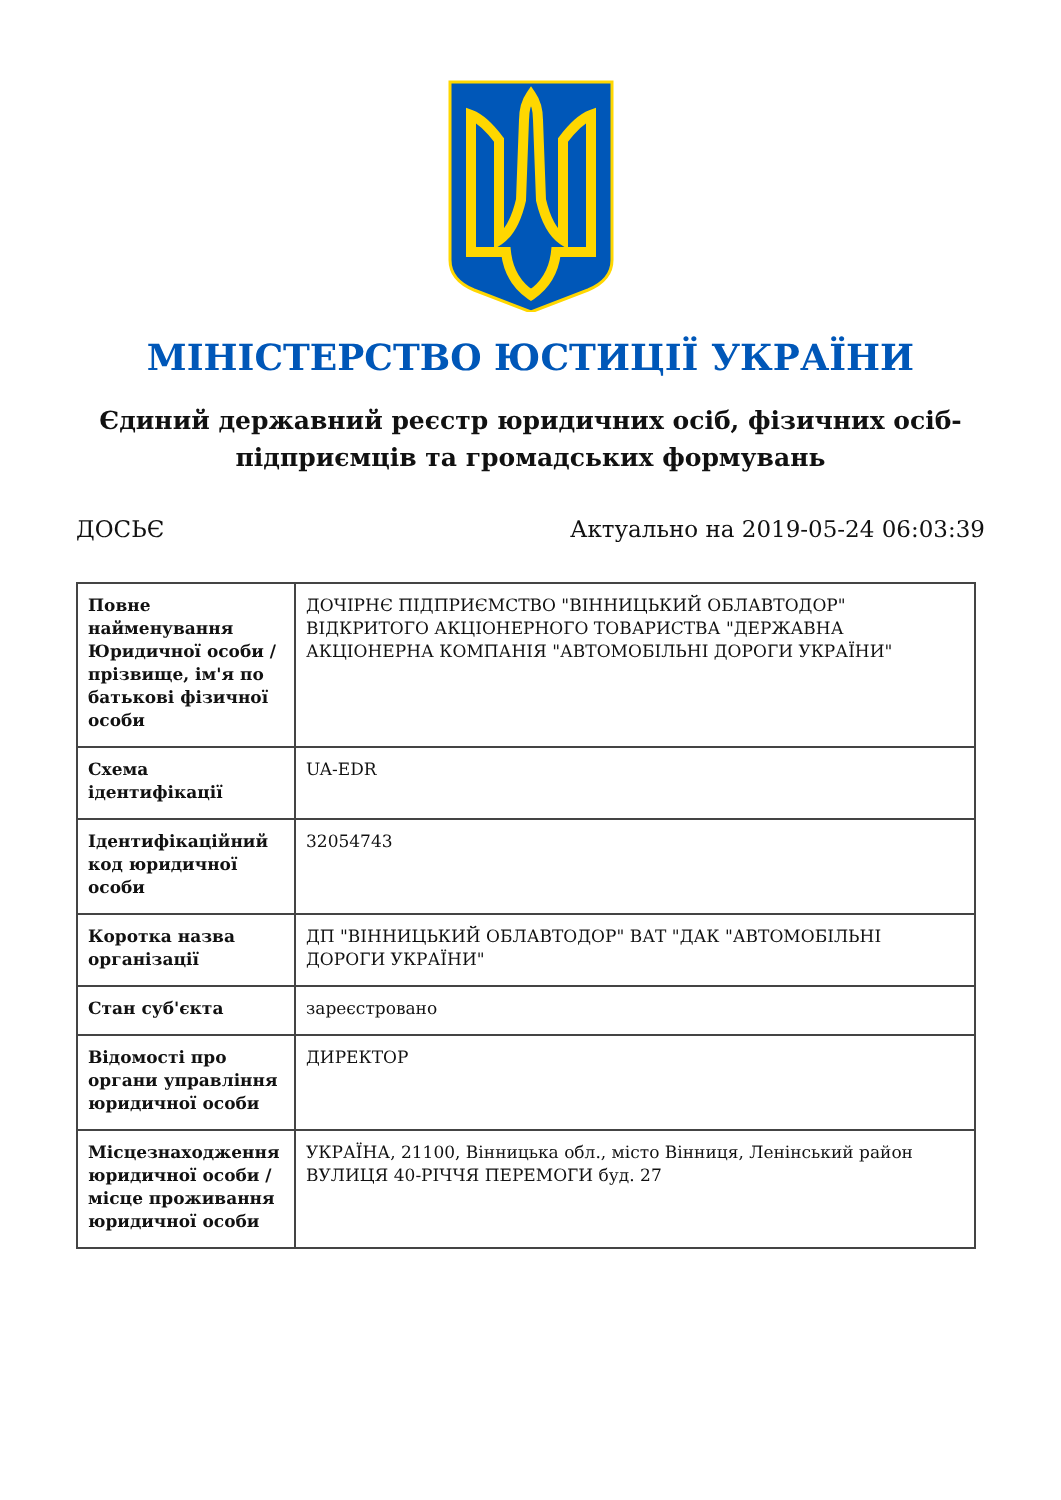МІНІСТЕРСТВО ЮСТИЦІЇ УКРАЇНИ
Єдиний державний реєстр юридичних осіб, фізичних осіб-підприємців та громадських формувань
ДОСЬЄ Актуально на 2019-05-24 06:03:39
| Повне найменування Юридичної особи / прізвище, ім'я по батькові фізичної особи | ДОЧІРНЄ ПІДПРИЄМСТВО "ВІННИЦЬКИЙ ОБЛАВТОДОР" ВІДКРИТОГО АКЦІОНЕРНОГО ТОВАРИСТВА "ДЕРЖАВНА АКЦІОНЕРНА КОМПАНІЯ "АВТОМОБІЛЬНІ ДОРОГИ УКРАЇНИ" |
| Схема ідентифікації | UA-EDR |
| Ідентифікаційний код юридичної особи | 32054743 |
| Коротка назва організації | ДП "ВІННИЦЬКИЙ ОБЛАВТОДОР" ВАТ "ДАК "АВТОМОБІЛЬНІ ДОРОГИ УКРАЇНИ" |
| Стан суб'єкта | зареєстровано |
| Відомості про органи управління юридичної особи | ДИРЕКТОР |
| Місцезнаходження юридичної особи / місце проживання юридичної особи | УКРАЇНА, 21100, Вінницька обл., місто Вінниця, Ленінський район ВУЛИЦЯ 40-РІЧЧЯ ПЕРЕМОГИ буд. 27 |